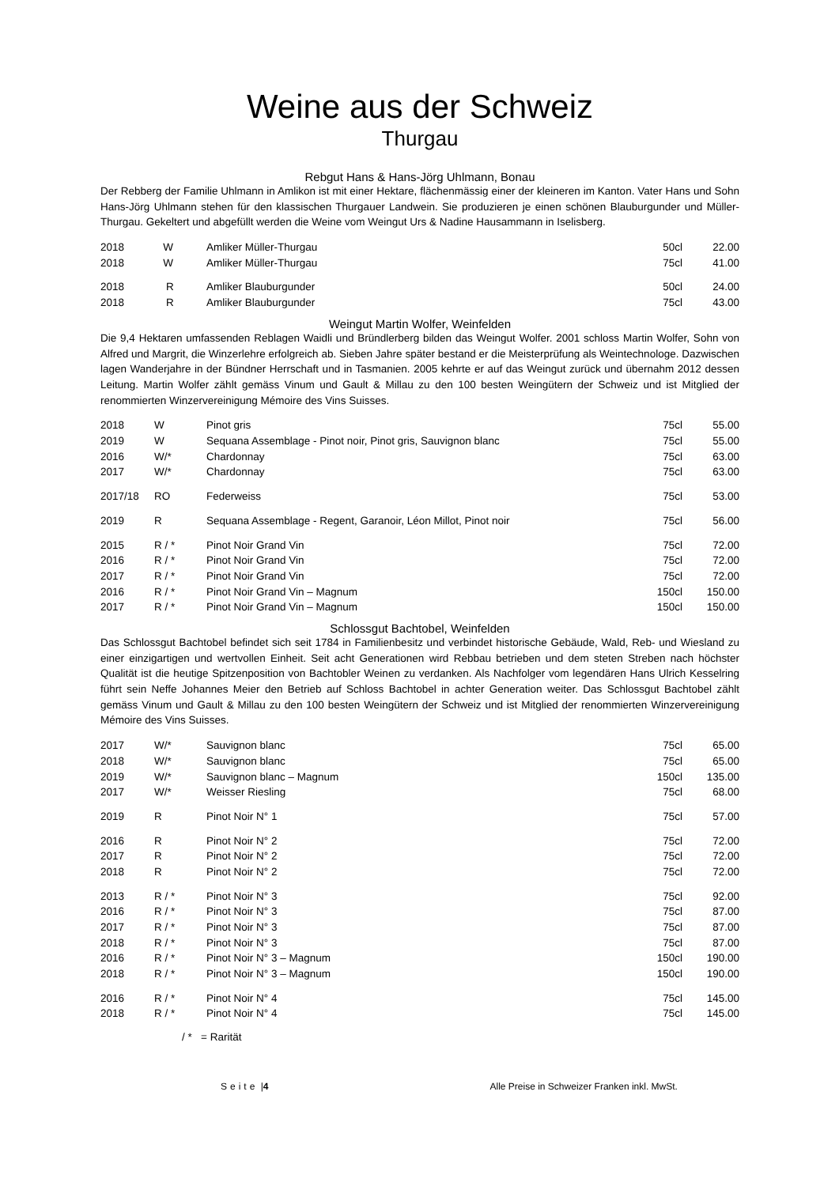Weine aus der Schweiz
Thurgau
Rebgut Hans & Hans-Jörg Uhlmann, Bonau
Der Rebberg der Familie Uhlmann in Amlikon ist mit einer Hektare, flächenmässig einer der kleineren im Kanton. Vater Hans und Sohn Hans-Jörg Uhlmann stehen für den klassischen Thurgauer Landwein. Sie produzieren je einen schönen Blauburgunder und Müller-Thurgau. Gekeltert und abgefüllt werden die Weine vom Weingut Urs & Nadine Hausammann in Iselisberg.
| 2018 | W | Amliker Müller-Thurgau | 50cl | 22.00 |
| 2018 | W | Amliker Müller-Thurgau | 75cl | 41.00 |
| 2018 | R | Amliker Blauburgunder | 50cl | 24.00 |
| 2018 | R | Amliker Blauburgunder | 75cl | 43.00 |
Weingut Martin Wolfer, Weinfelden
Die 9,4 Hektaren umfassenden Reblagen Waidli und Bründlerberg bilden das Weingut Wolfer. 2001 schloss Martin Wolfer, Sohn von Alfred und Margrit, die Winzerlehre erfolgreich ab. Sieben Jahre später bestand er die Meisterprüfung als Weintechnologe. Dazwischen lagen Wanderjahre in der Bündner Herrschaft und in Tasmanien. 2005 kehrte er auf das Weingut zurück und übernahm 2012 dessen Leitung. Martin Wolfer zählt gemäss Vinum und Gault & Millau zu den 100 besten Weingütern der Schweiz und ist Mitglied der renommierten Winzervereinigung Mémoire des Vins Suisses.
| 2018 | W | Pinot gris | 75cl | 55.00 |
| 2019 | W | Sequana Assemblage - Pinot noir, Pinot gris, Sauvignon blanc | 75cl | 55.00 |
| 2016 | W/* | Chardonnay | 75cl | 63.00 |
| 2017 | W/* | Chardonnay | 75cl | 63.00 |
| 2017/18 | RO | Federweiss | 75cl | 53.00 |
| 2019 | R | Sequana Assemblage - Regent, Garanoir, Léon Millot, Pinot noir | 75cl | 56.00 |
| 2015 | R / * | Pinot Noir Grand Vin | 75cl | 72.00 |
| 2016 | R / * | Pinot Noir Grand Vin | 75cl | 72.00 |
| 2017 | R / * | Pinot Noir Grand Vin | 75cl | 72.00 |
| 2016 | R / * | Pinot Noir Grand Vin – Magnum | 150cl | 150.00 |
| 2017 | R / * | Pinot Noir Grand Vin – Magnum | 150cl | 150.00 |
Schlossgut Bachtobel, Weinfelden
Das Schlossgut Bachtobel befindet sich seit 1784 in Familienbesitz und verbindet historische Gebäude, Wald, Reb- und Wiesland zu einer einzigartigen und wertvollen Einheit. Seit acht Generationen wird Rebbau betrieben und dem steten Streben nach höchster Qualität ist die heutige Spitzenposition von Bachtobler Weinen zu verdanken. Als Nachfolger vom legendären Hans Ulrich Kesselring führt sein Neffe Johannes Meier den Betrieb auf Schloss Bachtobel in achter Generation weiter. Das Schlossgut Bachtobel zählt gemäss Vinum und Gault & Millau zu den 100 besten Weingütern der Schweiz und ist Mitglied der renommierten Winzervereinigung Mémoire des Vins Suisses.
| 2017 | W/* | Sauvignon blanc | 75cl | 65.00 |
| 2018 | W/* | Sauvignon blanc | 75cl | 65.00 |
| 2019 | W/* | Sauvignon blanc – Magnum | 150cl | 135.00 |
| 2017 | W/* | Weisser Riesling | 75cl | 68.00 |
| 2019 | R | Pinot Noir N° 1 | 75cl | 57.00 |
| 2016 | R | Pinot Noir N° 2 | 75cl | 72.00 |
| 2017 | R | Pinot Noir N° 2 | 75cl | 72.00 |
| 2018 | R | Pinot Noir N° 2 | 75cl | 72.00 |
| 2013 | R / * | Pinot Noir N° 3 | 75cl | 92.00 |
| 2016 | R / * | Pinot Noir N° 3 | 75cl | 87.00 |
| 2017 | R / * | Pinot Noir N° 3 | 75cl | 87.00 |
| 2018 | R / * | Pinot Noir N° 3 | 75cl | 87.00 |
| 2016 | R / * | Pinot Noir N° 3 – Magnum | 150cl | 190.00 |
| 2018 | R / * | Pinot Noir N° 3 – Magnum | 150cl | 190.00 |
| 2016 | R / * | Pinot Noir N° 4 | 75cl | 145.00 |
| 2018 | R / * | Pinot Noir N° 4 | 75cl | 145.00 |
/ * = Rarität
Seite | 4 Alle Preise in Schweizer Franken inkl. MwSt.